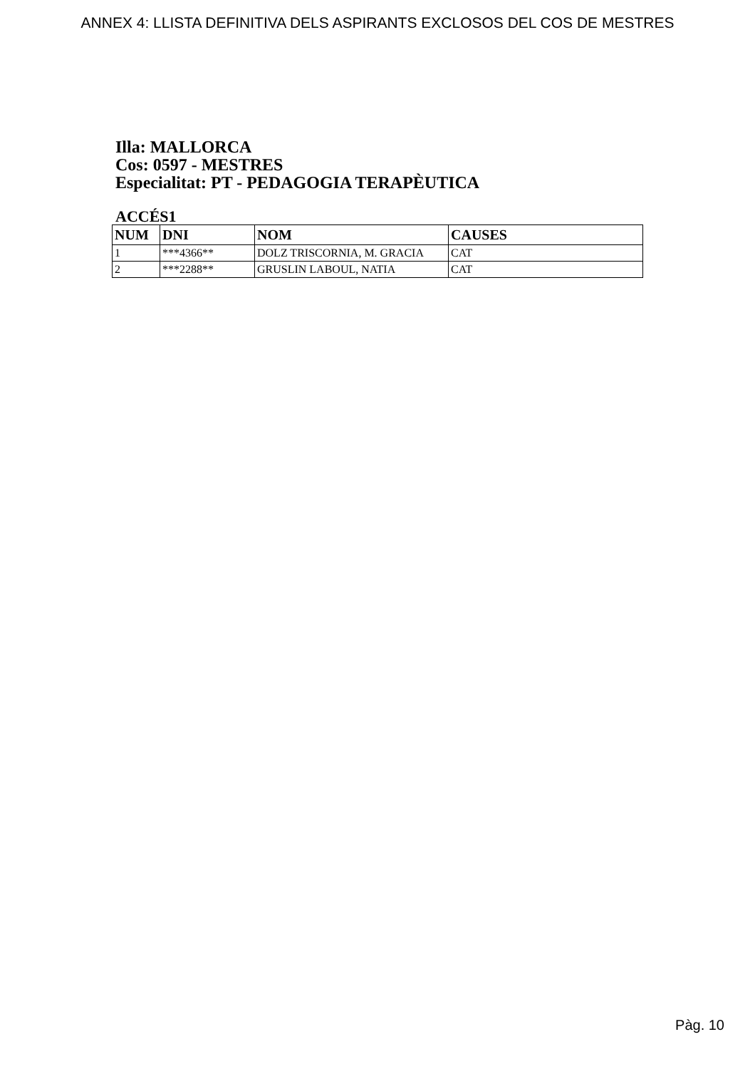ANNEX 4: LLISTA DEFINITIVA DELS ASPIRANTS EXCLOSOS DEL COS DE MESTRES
Illa: MALLORCA
Cos: 0597 - MESTRES
Especialitat: PT - PEDAGOGIA TERAPÈUTICA
ACCÉS1
| NUM | DNI | NOM | CAUSES |
| --- | --- | --- | --- |
| 1 | ***4366** | DOLZ TRISCORNIA, M. GRACIA | CAT |
| 2 | ***2288** | GRUSLIN LABOUL, NATIA | CAT |
Pàg. 10